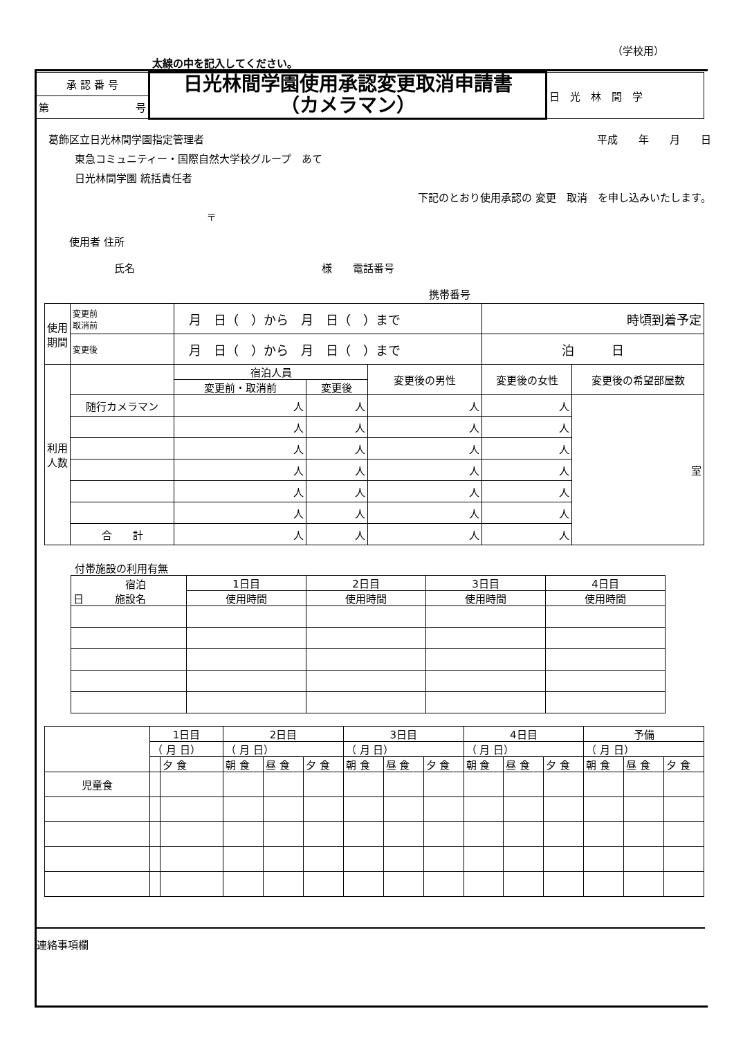（学校用）
太線の中を記入してください。
| 承 認 番 号 | 日光林間学園使用承認変更取消申請書 （カメラマン） | 日 光 林 間 学 |
| 第 号 | | |
葛飾区立日光林間学園指定管理者 平成　　年　　月　　日
東急コミュニティー・国際自然大学校グループ　あて
日光林間学園 統括責任者
下記のとおり使用承認の 変更　取消　を申し込みいたします。
〒
使用者 住所
氏名　　　　　　　　　　　　　　　　　　様　　電話番号
携帯番号
| 使用期間 | 変更前 取消前 | 月 日（ ）から 月 日（ ）まで | | | | 時頃到着予定 | |
| | 変更後 | 月 日（ ）から 月 日（ ）まで | | | | 泊 日 | |
| 利用人数 | | | 宿泊人員 | | 変更後の男性 | 変更後の女性 | 変更後の希望部屋数 |
| | | | 変更前・取消前 | 変更後 | | | |
| | 随行カメラマン | | 人 | 人 | 人 | 人 | 室 |
| | | | 人 | 人 | 人 | 人 | |
| | | | 人 | 人 | 人 | 人 | |
| | | | 人 | 人 | 人 | 人 | |
| | | | 人 | 人 | 人 | 人 | |
| | | | 人 | 人 | 人 | 人 | |
| | 合 計 | | 人 | 人 | 人 | 人 | |
付帯施設の利用有無
| 宿泊 日 施設名 | 1日目 | 2日目 | 3日目 | 4日目 |
| | 使用時間 | 使用時間 | 使用時間 | 使用時間 |
| | 1日目 | | 2日目 | | | 3日目 | | | 4日目 | | | 予備 | | |
| | （ 月 日） | | （ 月 日） | | | （ 月 日） | | | （ 月 日） | | | （ 月 日） | | |
| | | 夕 食 | 朝 食 | 昼 食 | 夕 食 | 朝 食 | 昼 食 | 夕 食 | 朝 食 | 昼 食 | 夕 食 | 朝 食 | 昼 食 | 夕 食 |
| 児童食 | | | | | | | | | | | | | | |
連絡事項欄